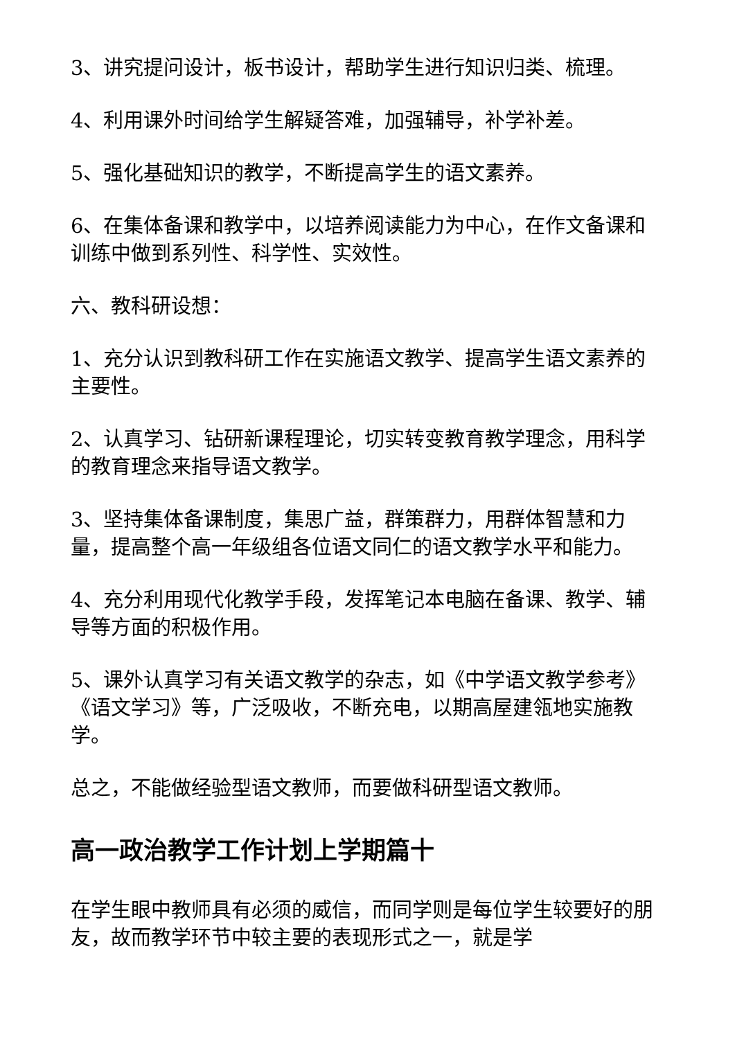3、讲究提问设计，板书设计，帮助学生进行知识归类、梳理。
4、利用课外时间给学生解疑答难，加强辅导，补学补差。
5、强化基础知识的教学，不断提高学生的语文素养。
6、在集体备课和教学中，以培养阅读能力为中心，在作文备课和训练中做到系列性、科学性、实效性。
六、教科研设想：
1、充分认识到教科研工作在实施语文教学、提高学生语文素养的主要性。
2、认真学习、钻研新课程理论，切实转变教育教学理念，用科学的教育理念来指导语文教学。
3、坚持集体备课制度，集思广益，群策群力，用群体智慧和力量，提高整个高一年级组各位语文同仁的语文教学水平和能力。
4、充分利用现代化教学手段，发挥笔记本电脑在备课、教学、辅导等方面的积极作用。
5、课外认真学习有关语文教学的杂志，如《中学语文教学参考》《语文学习》等，广泛吸收，不断充电，以期高屋建瓴地实施教学。
总之，不能做经验型语文教师，而要做科研型语文教师。
高一政治教学工作计划上学期篇十
在学生眼中教师具有必须的威信，而同学则是每位学生较要好的朋友，故而教学环节中较主要的表现形式之一，就是学